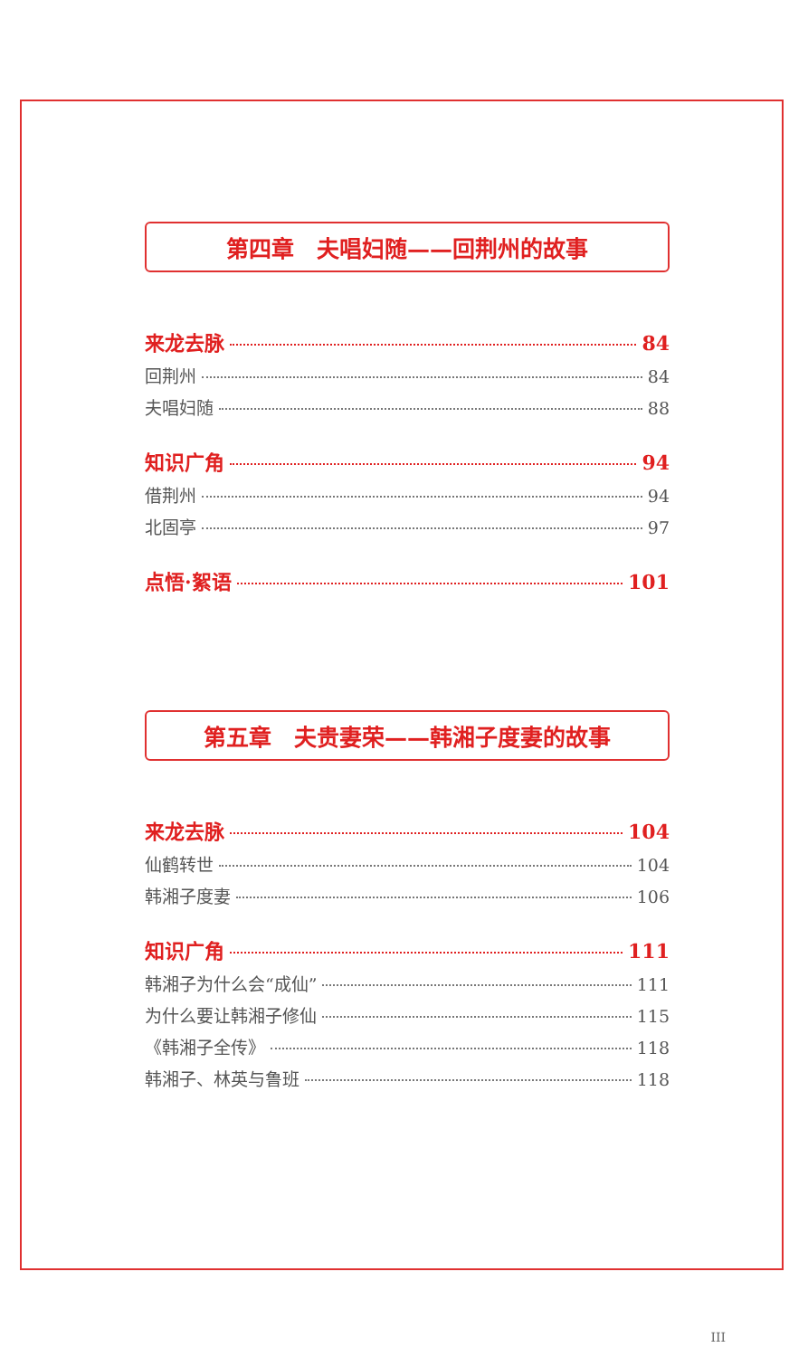第四章　夫唱妇随——回荆州的故事
来龙去脉 84
回荆州 84
夫唱妇随 88
知识广角 94
借荆州 94
北固亭 97
点悟·絮语 101
第五章　夫贵妻荣——韩湘子度妻的故事
来龙去脉 104
仙鹤转世 104
韩湘子度妻 106
知识广角 111
韩湘子为什么会“成仙” 111
为什么要让韩湘子修仙 115
《韩湘子全传》 118
韩湘子、林英与鲁班 118
III